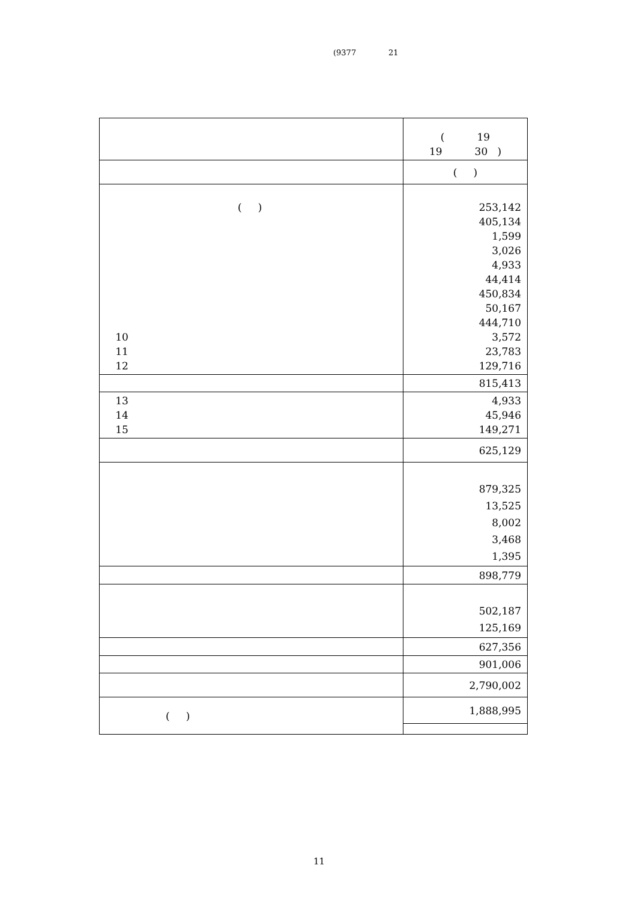(9377 21
| | ( 19 19 30 ) |
| | ( ) |
| ( ) 10 11 12 | 253,142 405,134 1,599 3,026 4,933 44,414 450,834 50,167 444,710 3,572 23,783 129,716 |
| | 815,413 |
| 13 14 15 | 4,933 45,946 149,271 |
| | 625,129 |
| | 879,325 13,525 8,002 3,468 1,395 |
| | 898,779 |
| | 502,187 125,169 |
| | 627,356 |
| | 901,006 |
| | 2,790,002 |
| ( ) | 1,888,995 |
11